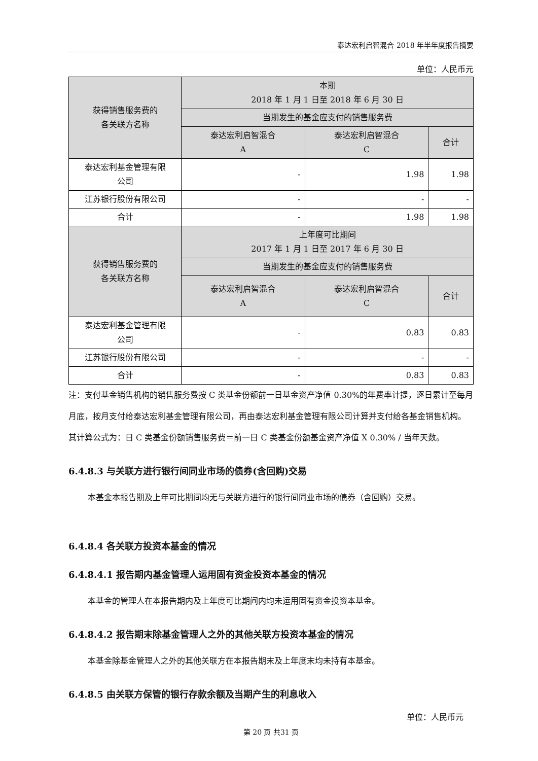泰达宏利启智混合 2018 年半年度报告摘要
单位：人民币元
| 获得销售服务费的 各关联方名称 | 本期 2018 年 1 月 1 日至 2018 年 6 月 30 日 | | |
| --- | --- | --- | --- |
| | 当期发生的基金应支付的销售服务费 | | |
| | 泰达宏利启智混合 A | 泰达宏利启智混合 C | 合计 |
| 泰达宏利基金管理有限 公司 | - | 1.98 | 1.98 |
| 江苏银行股份有限公司 | - | - | - |
| 合计 | - | 1.98 | 1.98 |
| 获得销售服务费的 各关联方名称 | 上年度可比期间 2017 年 1 月 1 日至 2017 年 6 月 30 日 | | |
| | 当期发生的基金应支付的销售服务费 | | |
| | 泰达宏利启智混合 A | 泰达宏利启智混合 C | 合计 |
| 泰达宏利基金管理有限 公司 | - | 0.83 | 0.83 |
| 江苏银行股份有限公司 | - | - | - |
| 合计 | - | 0.83 | 0.83 |
注：支付基金销售机构的销售服务费按 C 类基金份额前一日基金资产净值 0.30%的年费率计提，逐日累计至每月月底，按月支付给泰达宏利基金管理有限公司，再由泰达宏利基金管理有限公司计算并支付给各基金销售机构。其计算公式为：日 C 类基金份额销售服务费＝前一日 C 类基金份额基金资产净值 X 0.30% / 当年天数。
6.4.8.3 与关联方进行银行间同业市场的债券(含回购)交易
本基金本报告期及上年可比期间均无与关联方进行的银行间同业市场的债券（含回购）交易。
6.4.8.4 各关联方投资本基金的情况
6.4.8.4.1 报告期内基金管理人运用固有资金投资本基金的情况
本基金的管理人在本报告期内及上年度可比期间内均未运用固有资金投资本基金。
6.4.8.4.2 报告期末除基金管理人之外的其他关联方投资本基金的情况
本基金除基金管理人之外的其他关联方在本报告期末及上年度末均未持有本基金。
6.4.8.5 由关联方保管的银行存款余额及当期产生的利息收入
单位：人民币元
第 20 页 共31 页